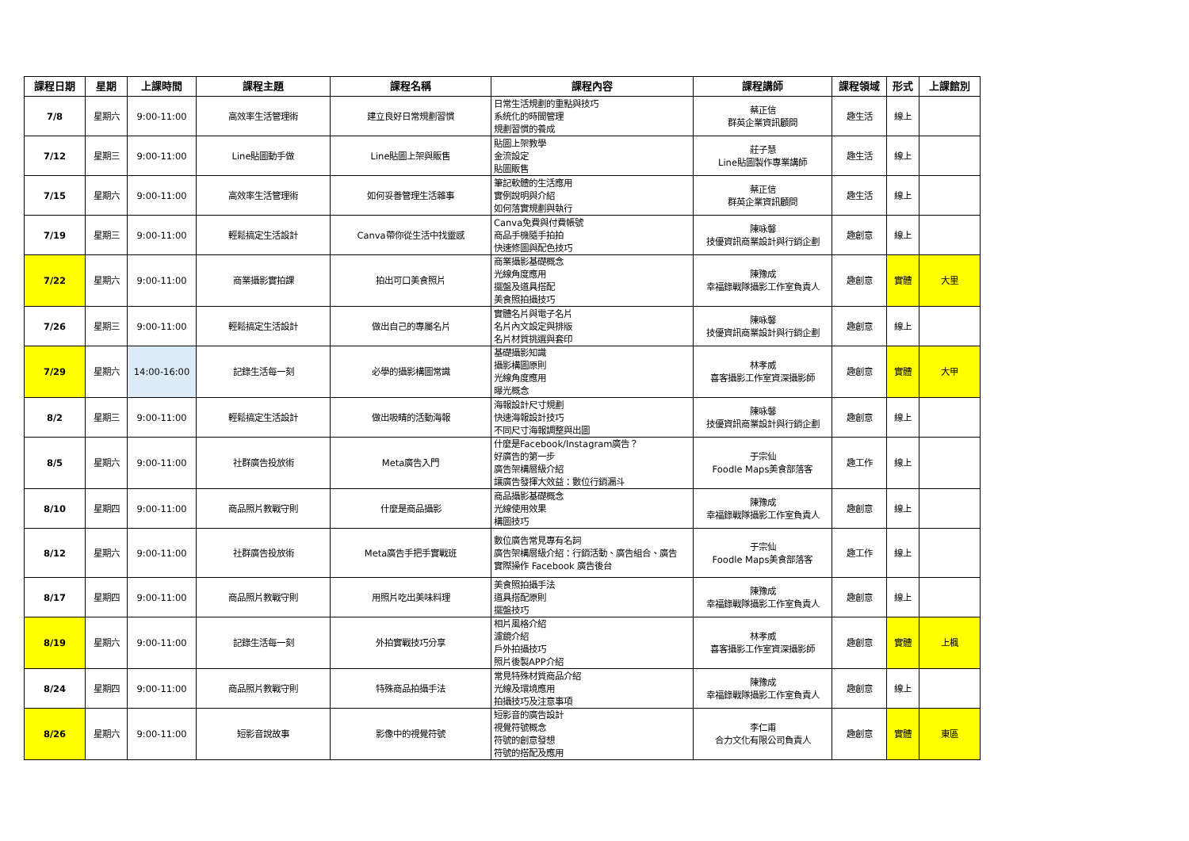| 課程日期 | 星期 | 上課時間 | 課程主題 | 課程名稱 | 課程內容 | 課程講師 | 課程領域 | 形式 | 上課館別 |
| --- | --- | --- | --- | --- | --- | --- | --- | --- | --- |
| 7/8 | 星期六 | 9:00-11:00 | 高效率生活管理術 | 建立良好日常規劃習慣 | 日常生活規劃的重點與技巧 系統化的時間管理 規劃習慣的養成 | 蔡正信 群英企業資訊顧問 | 趣生活 | 線上 | |
| 7/12 | 星期三 | 9:00-11:00 | Line貼圖動手做 | Line貼圖上架與販售 | 貼圖上架教學 金流設定 貼圖販售 | 莊子慧 Line貼圖製作專業講師 | 趣生活 | 線上 | |
| 7/15 | 星期六 | 9:00-11:00 | 高效率生活管理術 | 如何妥善管理生活雜事 | 筆記軟體的生活應用 實例說明與介紹 如何落實規劃與執行 | 蔡正信 群英企業資訊顧問 | 趣生活 | 線上 | |
| 7/19 | 星期三 | 9:00-11:00 | 輕鬆搞定生活設計 | Canva帶你從生活中找靈感 | Canva免費與付費帳號 商品手機隨手拍拍 快速修圖與配色技巧 | 陳咏馨 技優資訊商業設計與行銷企劃 | 趣創意 | 線上 | |
| 7/22 | 星期六 | 9:00-11:00 | 商業攝影實拍課 | 拍出可口美食照片 | 商業攝影基礎概念 光線角度應用 擺盤及道具搭配 美食照拍攝技巧 | 陳豫成 幸福錄戰隊攝影工作室負責人 | 趣創意 | 實體 | 大里 |
| 7/26 | 星期三 | 9:00-11:00 | 輕鬆搞定生活設計 | 做出自己的專屬名片 | 實體名片與電子名片 名片內文設定與排版 名片材質挑選與套印 | 陳咏馨 技優資訊商業設計與行銷企劃 | 趣創意 | 線上 | |
| 7/29 | 星期六 | 14:00-16:00 | 記錄生活每一刻 | 必學的攝影構圖常識 | 基礎攝影知識 攝影構圖原則 光線角度應用 曝光概念 | 林孝威 喜客攝影工作室資深攝影師 | 趣創意 | 實體 | 大甲 |
| 8/2 | 星期三 | 9:00-11:00 | 輕鬆搞定生活設計 | 做出吸睛的活動海報 | 海報設計尺寸規劃 快速海報設計技巧 不同尺寸海報調整與出圖 | 陳咏馨 技優資訊商業設計與行銷企劃 | 趣創意 | 線上 | |
| 8/5 | 星期六 | 9:00-11:00 | 社群廣告投放術 | Meta廣告入門 | 什麼是Facebook/Instagram廣告？ 好廣告的第一步 廣告架構層級介紹 讓廣告發揮大效益：數位行銷漏斗 | 于宗仙 Foodle Maps美食部落客 | 趣工作 | 線上 | |
| 8/10 | 星期四 | 9:00-11:00 | 商品照片教戰守則 | 什麼是商品攝影 | 商品攝影基礎概念 光線使用效果 構圖技巧 | 陳豫成 幸福錄戰隊攝影工作室負責人 | 趣創意 | 線上 | |
| 8/12 | 星期六 | 9:00-11:00 | 社群廣告投放術 | Meta廣告手把手實戰班 | 數位廣告常見專有名詞 廣告架構層級介紹：行銷活動、廣告組合、廣告 實際操作 Facebook 廣告後台 | 于宗仙 Foodle Maps美食部落客 | 趣工作 | 線上 | |
| 8/17 | 星期四 | 9:00-11:00 | 商品照片教戰守則 | 用照片吃出美味料理 | 美食照拍攝手法 道具搭配原則 擺盤技巧 | 陳豫成 幸福錄戰隊攝影工作室負責人 | 趣創意 | 線上 | |
| 8/19 | 星期六 | 9:00-11:00 | 記錄生活每一刻 | 外拍實戰技巧分享 | 相片風格介紹 濾鏡介紹 戶外拍攝技巧 照片後製APP介紹 | 林孝威 喜客攝影工作室資深攝影師 | 趣創意 | 實體 | 上楓 |
| 8/24 | 星期四 | 9:00-11:00 | 商品照片教戰守則 | 特殊商品拍攝手法 | 常見特殊材質商品介紹 光線及環境應用 拍攝技巧及注意事項 | 陳豫成 幸福錄戰隊攝影工作室負責人 | 趣創意 | 線上 | |
| 8/26 | 星期六 | 9:00-11:00 | 短影音說故事 | 影像中的視覺符號 | 短影音的廣告設計 視覺符號概念 符號的創意發想 符號的搭配及應用 | 李仁甫 合力文化有限公司負責人 | 趣創意 | 實體 | 東區 |